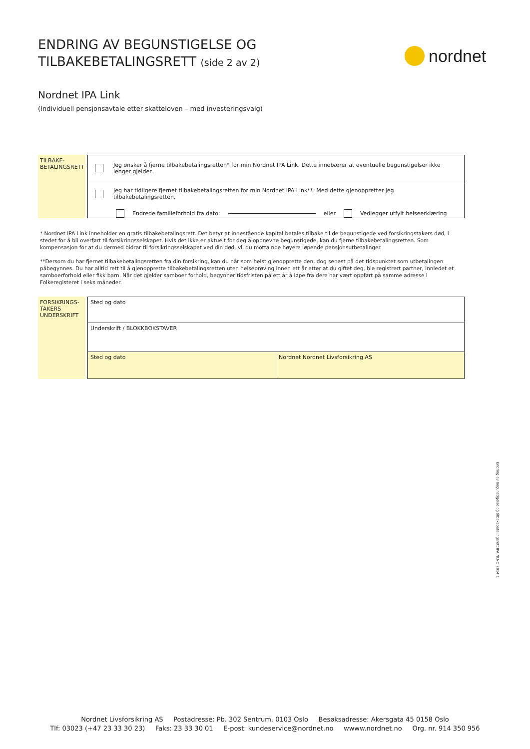ENDRING AV BEGUNSTIGELSE OG
TILBAKEBETALINGSRETT (side 2 av 2)
nordnet
Nordnet IPA Link
(Individuell pensjonsavtale etter skatteloven – med investeringsvalg)
TILBAKE-
BETALINGSRETT
Jeg ønsker å fjerne tilbakebetalingsretten* for min Nordnet IPA Link. Dette innebærer at eventuelle begunstigelser ikke lenger gjelder.
Jeg har tidligere fjernet tilbakebetalingsretten for min Nordnet IPA Link**. Med dette gjenoppretter jeg tilbakebetalingsretten.
Endrede familieforhold fra dato: eller Vedlegger utfylt helseerklæring
* Nordnet IPA Link inneholder en gratis tilbakebetalingsrett. Det betyr at innestående kapital betales tilbake til de begunstigede ved forsikringstakers død, i stedet for å bli overført til forsikringsselskapet. Hvis det ikke er aktuelt for deg å oppnevne begunstigede, kan du fjerne tilbakebetalingsretten. Som kompensasjon for at du dermed bidrar til forsikringsselskapet ved din død, vil du motta noe høyere løpende pensjonsutbetalinger.
**Dersom du har fjernet tilbakebetalingsretten fra din forsikring, kan du når som helst gjenopprette den, dog senest på det tidspunktet som utbetalingen påbegynnes. Du har alltid rett til å gjenopprette tilbakebetalingsretten uten helseprøving innen ett år etter at du giftet deg, ble registrert partner, innledet et samboerforhold eller fikk barn. Når det gjelder samboer forhold, begynner tidsfristen på ett år å løpe fra dere har vært oppført på samme adresse i Folkeregisteret i seks måneder.
FORSIKRINGS-
TAKERS
UNDERSKRIFT
Sted og dato
Underskrift / BLOKKBOKSTAVER
Sted og dato Nordnet Nordnet Livsforsikring AS
Endring av begunstigelse og tilbakebetalingsrett IPA NLNO 2014:1
Nordnet Livsforsikring AS Postadresse: Pb. 302 Sentrum, 0103 Oslo Besøksadresse: Akersgata 45 0158 Oslo
Tlf: 03023 (+47 23 33 30 23) Faks: 23 33 30 01 E-post: kundeservice@nordnet.no wwww.nordnet.no Org. nr. 914 350 956